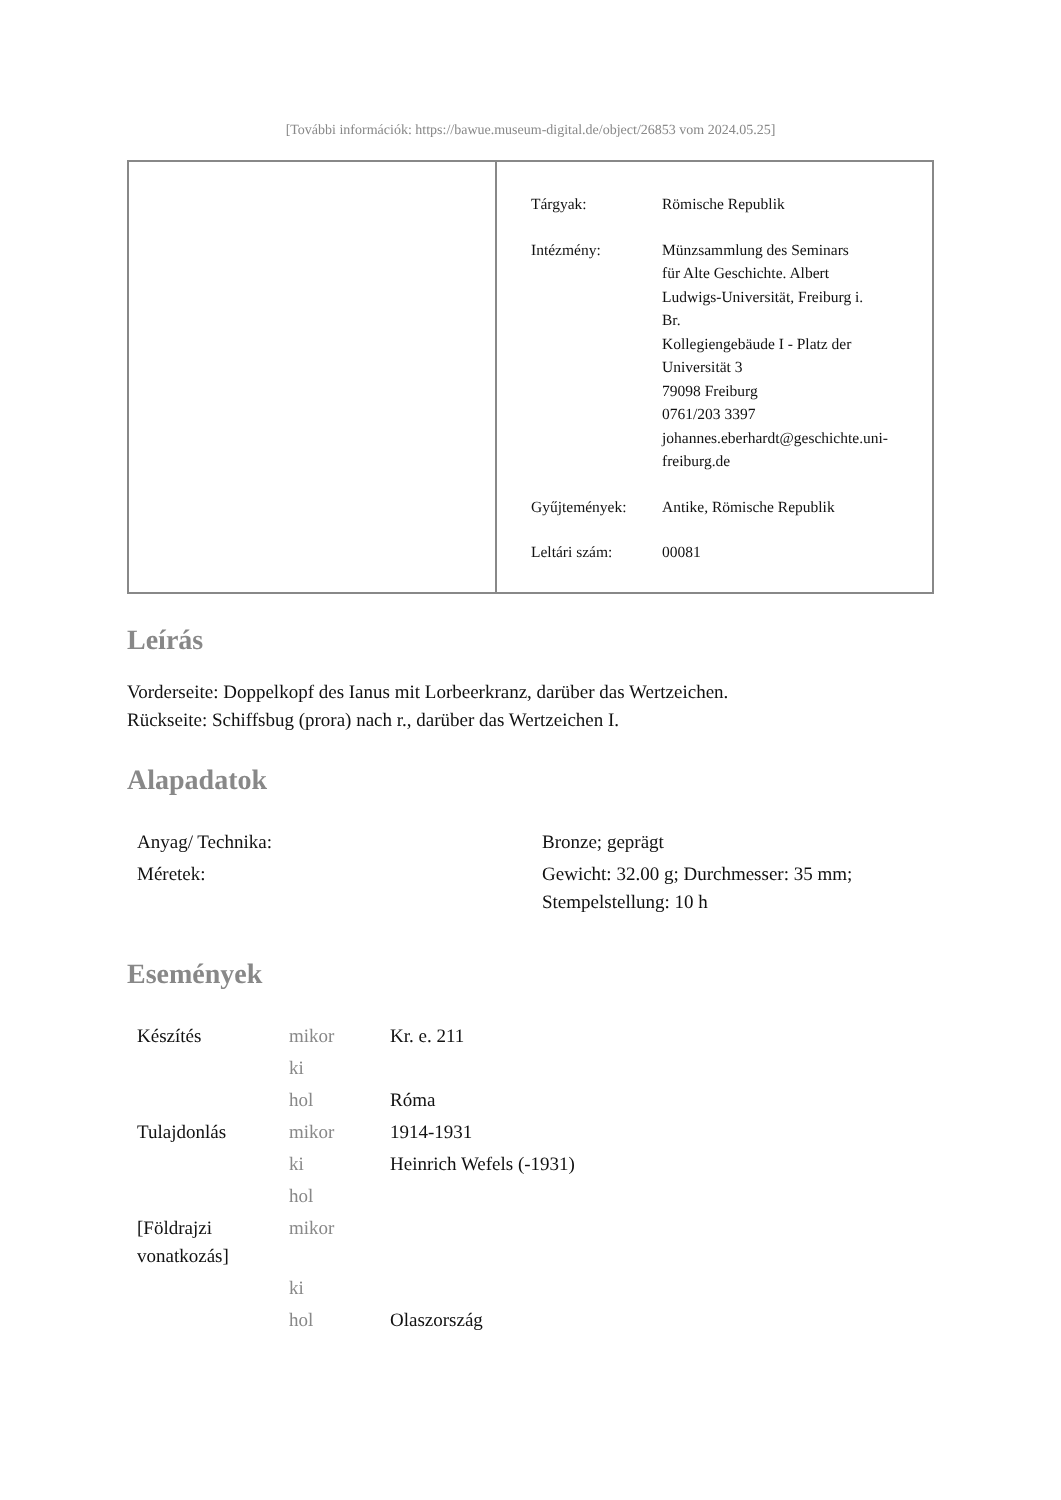[További információk: https://bawue.museum-digital.de/object/26853 vom 2024.05.25]
| Tárgyak: | Römische Republik |
| Intézmény: | Münzsammlung des Seminars für Alte Geschichte. Albert Ludwigs-Universität, Freiburg i. Br. Kollegiengebäude I - Platz der Universität 3 79098 Freiburg 0761/203 3397 johannes.eberhardt@geschichte.uni- freiburg.de |
| Gyűjtemények: | Antike, Römische Republik |
| Leltári szám: | 00081 |
Leírás
Vorderseite: Doppelkopf des Ianus mit Lorbeerkranz, darüber das Wertzeichen.
Rückseite: Schiffsbug (prora) nach r., darüber das Wertzeichen I.
Alapadatok
| Anyag/ Technika: | Bronze; geprägt |
| Méretek: | Gewicht: 32.00 g; Durchmesser: 35 mm; Stempelstellung: 10 h |
Események
| Készítés | mikor | Kr. e. 211 |
| | ki | |
| | hol | Róma |
| Tulajdonlás | mikor | 1914-1931 |
| | ki | Heinrich Wefels (-1931) |
| | hol | |
| [Földrajzi vonatkozás] | mikor | |
| | ki | |
| | hol | Olaszország |